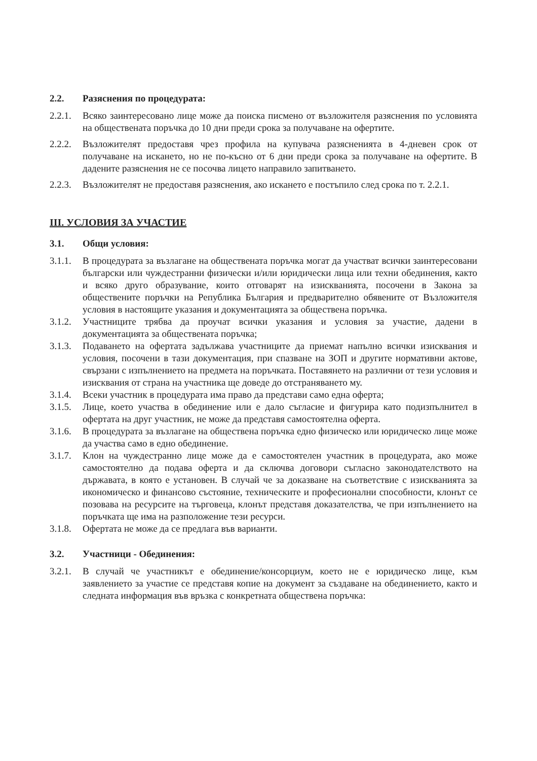2.2. Разяснения по процедурата:
2.2.1. Всяко заинтересовано лице може да поиска писмено от възложителя разяснения по условията на обществената поръчка до 10 дни преди срока за получаване на офертите.
2.2.2. Възложителят предоставя чрез профила на купувача разясненията в 4-дневен срок от получаване на искането, но не по-късно от 6 дни преди срока за получаване на офертите. В дадените разяснения не се посочва лицето направило запитването.
2.2.3. Възложителят не предоставя разяснения, ако искането е постъпило след срока по т. 2.2.1.
III. УСЛОВИЯ ЗА УЧАСТИЕ
3.1. Общи условия:
3.1.1. В процедурата за възлагане на обществената поръчка могат да участват всички заинтересовани български или чуждестранни физически и/или юридически лица или техни обединения, както и всяко друго образувание, които отговарят на изискванията, посочени в Закона за обществените поръчки на Република България и предварително обявените от Възложителя условия в настоящите указания и документацията за обществена поръчка.
3.1.2. Участниците трябва да проучат всички указания и условия за участие, дадени в документацията за обществената поръчка;
3.1.3. Подаването на офертата задължава участниците да приемат напълно всички изисквания и условия, посочени в тази документация, при спазване на ЗОП и другите нормативни актове, свързани с изпълнението на предмета на поръчката. Поставянето на различни от тези условия и изисквания от страна на участника ще доведе до отстраняването му.
3.1.4. Всеки участник в процедурата има право да представи само една оферта;
3.1.5. Лице, което участва в обединение или е дало съгласие и фигурира като подизпълнител в офертата на друг участник, не може да представя самостоятелна оферта.
3.1.6. В процедурата за възлагане на обществена поръчка едно физическо или юридическо лице може да участва само в едно обединение.
3.1.7. Клон на чуждестранно лице може да е самостоятелен участник в процедурата, ако може самостоятелно да подава оферта и да сключва договори съгласно законодателството на държавата, в която е установен. В случай че за доказване на съответствие с изискванията за икономическо и финансово състояние, техническите и професионални способности, клонът се позовава на ресурсите на търговеца, клонът представя доказателства, че при изпълнението на поръчката ще има на разположение тези ресурси.
3.1.8. Офертата не може да се предлага във варианти.
3.2. Участници - Обединения:
3.2.1. В случай че участникът е обединение/консорциум, което не е юридическо лице, към заявлението за участие се представя копие на документ за създаване на обединението, както и следната информация във връзка с конкретната обществена поръчка: